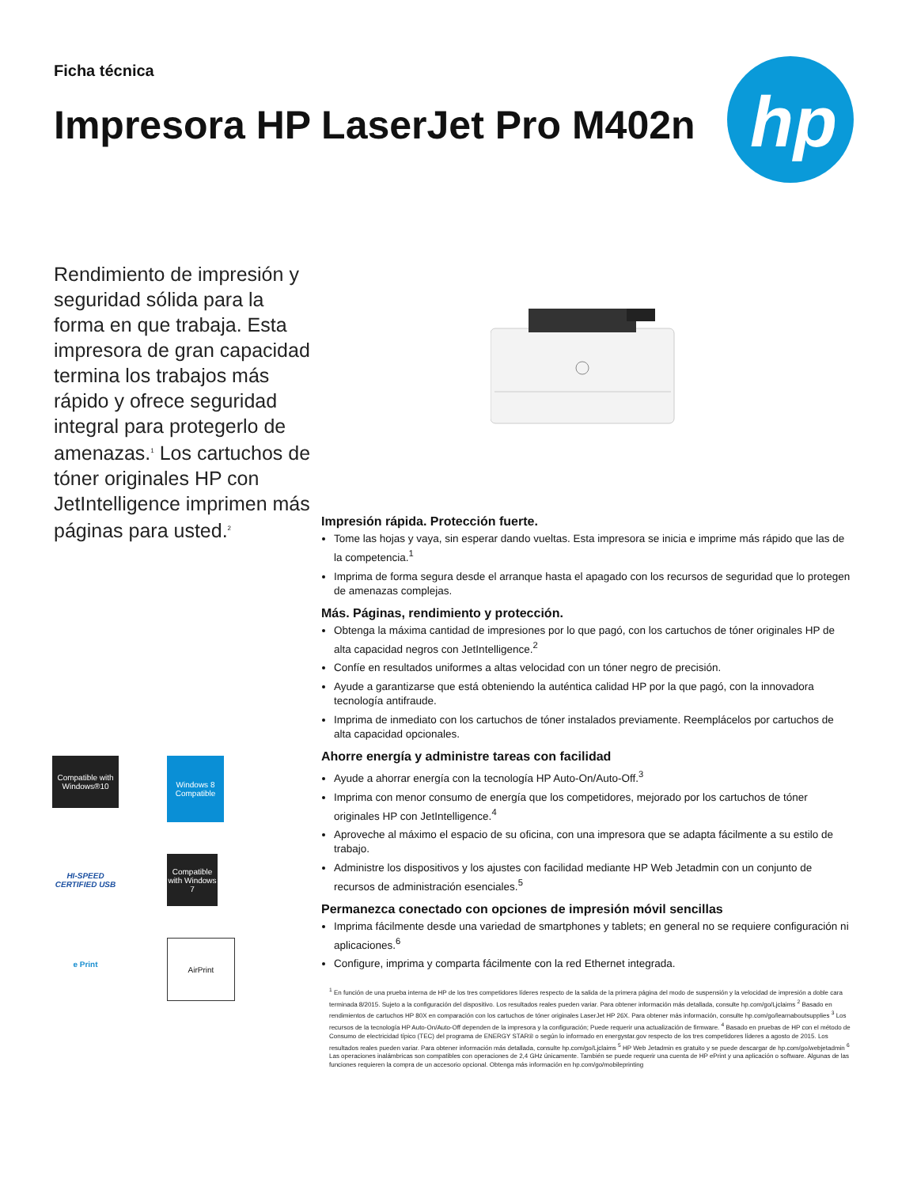Ficha técnica
Impresora HP LaserJet Pro M402n
hp
Rendimiento de impresión y seguridad sólida para la forma en que trabaja. Esta impresora de gran capacidad termina los trabajos más rápido y ofrece seguridad integral para protegerlo de amenazas.<sup>1</sup> Los cartuchos de tóner originales HP con JetIntelligence imprimen más páginas para usted.<sup>2</sup>
Impresión rápida. Protección fuerte.
Tome las hojas y vaya, sin esperar dando vueltas. Esta impresora se inicia e imprime más rápido que las de la competencia.<sup>1</sup>
Imprima de forma segura desde el arranque hasta el apagado con los recursos de seguridad que lo protegen de amenazas complejas.
Más. Páginas, rendimiento y protección.
Obtenga la máxima cantidad de impresiones por lo que pagó, con los cartuchos de tóner originales HP de alta capacidad negros con JetIntelligence.<sup>2</sup>
Confíe en resultados uniformes a altas velocidad con un tóner negro de precisión.
Ayude a garantizarse que está obteniendo la auténtica calidad HP por la que pagó, con la innovadora tecnología antifraude.
Imprima de inmediato con los cartuchos de tóner instalados previamente. Reemplácelos por cartuchos de alta capacidad opcionales.
Ahorre energía y administre tareas con facilidad
Ayude a ahorrar energía con la tecnología HP Auto-On/Auto-Off.<sup>3</sup>
Imprima con menor consumo de energía que los competidores, mejorado por los cartuchos de tóner originales HP con JetIntelligence.<sup>4</sup>
Aproveche al máximo el espacio de su oficina, con una impresora que se adapta fácilmente a su estilo de trabajo.
Administre los dispositivos y los ajustes con facilidad mediante HP Web Jetadmin con un conjunto de recursos de administración esenciales.<sup>5</sup>
Permanezca conectado con opciones de impresión móvil sencillas
Imprima fácilmente desde una variedad de smartphones y tablets; en general no se requiere configuración ni aplicaciones.<sup>6</sup>
Configure, imprima y comparta fácilmente con la red Ethernet integrada.
<sup>1</sup> En función de una prueba interna de HP de los tres competidores líderes respecto de la salida de la primera página del modo de suspensión y la velocidad de impresión a doble cara terminada 8/2015. Sujeto a la configuración del dispositivo. Los resultados reales pueden variar. Para obtener información más detallada, consulte hp.com/go/Ljclaims <sup>2</sup> Basado en rendimientos de cartuchos HP 80X en comparación con los cartuchos de tóner originales LaserJet HP 26X. Para obtener más información, consulte hp.com/go/learnaboutsupplies <sup>3</sup> Los recursos de la tecnología HP Auto-On/Auto-Off dependen de la impresora y la configuración; Puede requerir una actualización de firmware. <sup>4</sup> Basado en pruebas de HP con el método de Consumo de electricidad típico (TEC) del programa de ENERGY STAR® o según lo informado en energystar.gov respecto de los tres competidores líderes a agosto de 2015. Los resultados reales pueden variar. Para obtener información más detallada, consulte hp.com/go/Ljclaims <sup>5</sup> HP Web Jetadmin es gratuito y se puede descargar de hp.com/go/webjetadmin <sup>6</sup> Las operaciones inalámbricas son compatibles con operaciones de 2,4 GHz únicamente. También se puede requerir una cuenta de HP ePrint y una aplicación o software. Algunas de las funciones requieren la compra de un accesorio opcional. Obtenga más información en hp.com/go/mobileprinting
Compatible with Windows®10
Windows 8 Compatible
HI-SPEED CERTIFIED USB
Compatible with Windows 7
e Print
AirPrint